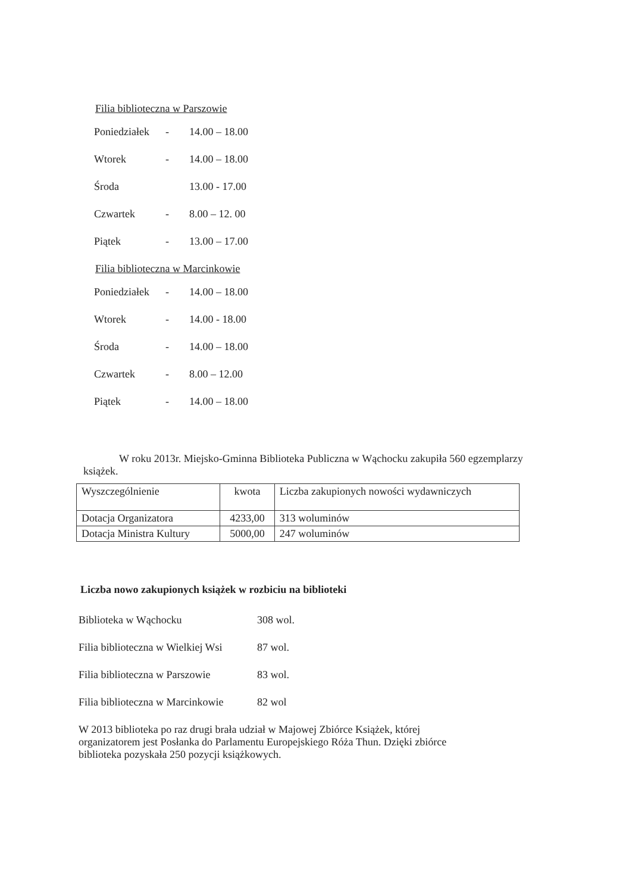Filia biblioteczna w Parszowie
Poniedziałek - 14.00 – 18.00
Wtorek - 14.00 – 18.00
Środa 13.00 - 17.00
Czwartek - 8.00 – 12. 00
Piątek - 13.00 – 17.00
Filia biblioteczna w Marcinkowie
Poniedziałek - 14.00 – 18.00
Wtorek - 14.00 - 18.00
Środa - 14.00 – 18.00
Czwartek - 8.00 – 12.00
Piątek - 14.00 – 18.00
W roku 2013r. Miejsko-Gminna Biblioteka Publiczna w Wąchocku zakupiła 560 egzemplarzy książek.
| Wyszczególnienie | kwota | Liczba zakupionych nowości wydawniczych |
| Dotacja Organizatora | 4233,00 | 313 woluminów |
| Dotacja Ministra Kultury | 5000,00 | 247 woluminów |
Liczba nowo zakupionych książek w rozbiciu na biblioteki
Biblioteka w Wąchocku 308 wol.
Filia biblioteczna w Wielkiej Wsi 87 wol.
Filia biblioteczna w Parszowie 83 wol.
Filia biblioteczna w Marcinkowie 82 wol
W 2013 biblioteka po raz drugi brała udział w Majowej Zbiórce Książek, której organizatorem jest Posłanka do Parlamentu Europejskiego Róża Thun. Dzięki zbiórce biblioteka pozyskała 250 pozycji książkowych.